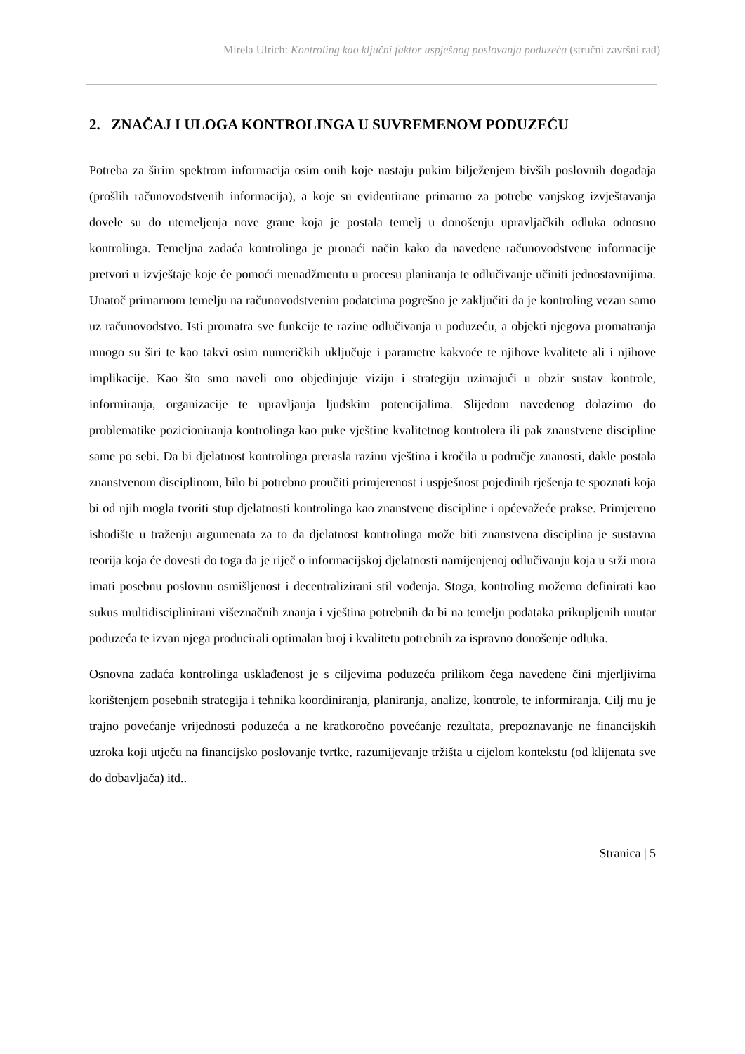Mirela Ulrich: Kontroling kao ključni faktor uspješnog poslovanja poduzeća (stručni završni rad)
2. ZNAČAJ I ULOGA KONTROLINGA U SUVREMENOM PODUZEĆU
Potreba za širim spektrom informacija osim onih koje nastaju pukim bilježenjem bivših poslovnih događaja (prošlih računovodstvenih informacija), a koje su evidentirane primarno za potrebe vanjskog izvještavanja dovele su do utemeljenja nove grane koja je postala temelj u donošenju upravljačkih odluka odnosno kontrolinga. Temeljna zadaća kontrolinga je pronaći način kako da navedene računovodstvene informacije pretvori u izvještaje koje će pomoći menadžmentu u procesu planiranja te odlučivanje učiniti jednostavnijima. Unatoč primarnom temelju na računovodstvenim podatcima pogrešno je zaključiti da je kontroling vezan samo uz računovodstvo. Isti promatra sve funkcije te razine odlučivanja u poduzeću, a objekti njegova promatranja mnogo su širi te kao takvi osim numeričkih uključuje i parametre kakvoće te njihove kvalitete ali i njihove implikacije. Kao što smo naveli ono objedinjuje viziju i strategiju uzimajući u obzir sustav kontrole, informiranja, organizacije te upravljanja ljudskim potencijalima. Slijedom navedenog dolazimo do problematike pozicioniranja kontrolinga kao puke vještine kvalitetnog kontrolera ili pak znanstvene discipline same po sebi. Da bi djelatnost kontrolinga prerasla razinu vještina i kročila u područje znanosti, dakle postala znanstvenom disciplinom, bilo bi potrebno proučiti primjerenost i uspješnost pojedinih rješenja te spoznati koja bi od njih mogla tvoriti stup djelatnosti kontrolinga kao znanstvene discipline i općevažeće prakse. Primjereno ishodište u traženju argumenata za to da djelatnost kontrolinga može biti znanstvena disciplina je sustavna teorija koja će dovesti do toga da je riječ o informacijskoj djelatnosti namijenjenoj odlučivanju koja u srži mora imati posebnu poslovnu osmišljenost i decentralizirani stil vođenja. Stoga, kontroling možemo definirati kao sukus multidisciplinirani višeznačnih znanja i vještina potrebnih da bi na temelju podataka prikupljenih unutar poduzeća te izvan njega producirali optimalan broj i kvalitetu potrebnih za ispravno donošenje odluka.
Osnovna zadaća kontrolinga usklađenost je s ciljevima poduzeća prilikom čega navedene čini mjerljivima korištenjem posebnih strategija i tehnika koordiniranja, planiranja, analize, kontrole, te informiranja. Cilj mu je trajno povećanje vrijednosti poduzeća a ne kratkoročno povećanje rezultata, prepoznavanje ne financijskih uzroka koji utječu na financijsko poslovanje tvrtke, razumijevanje tržišta u cijelom kontekstu (od klijenata sve do dobavljača) itd..
Stranica | 5